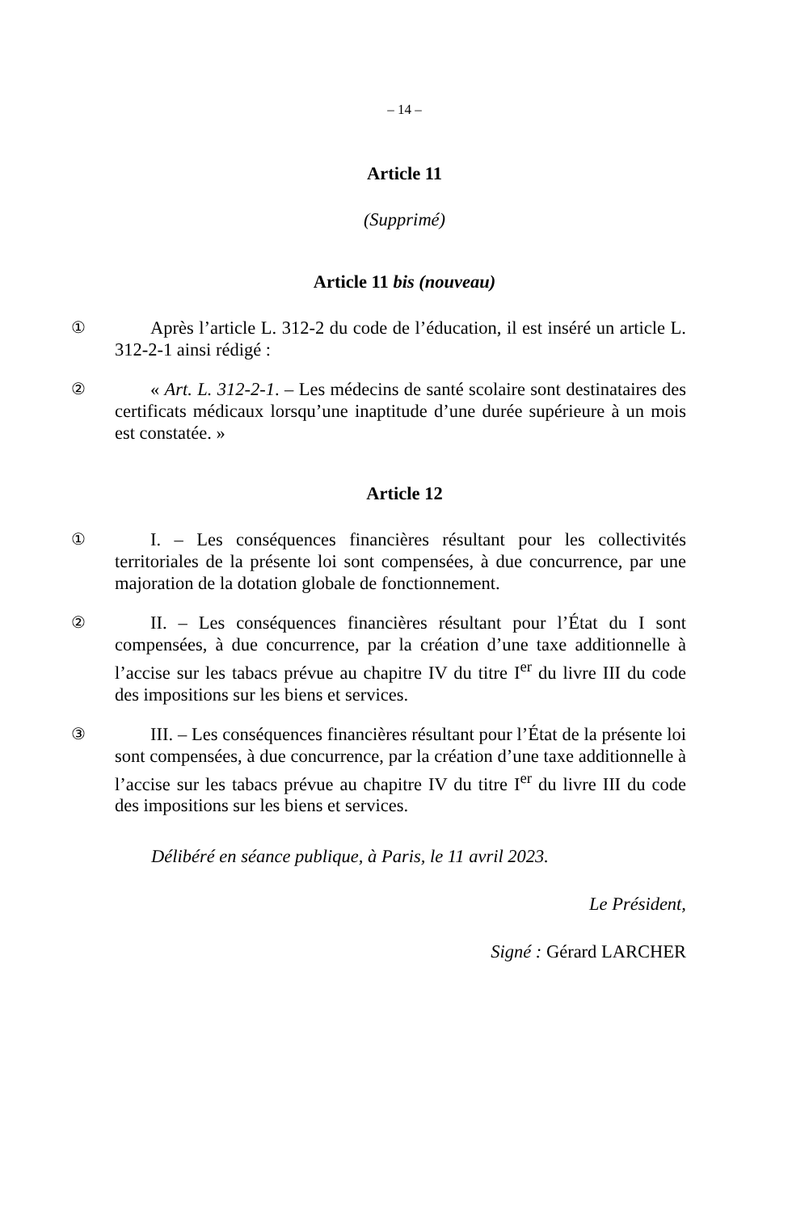– 14 –
Article 11
(Supprimé)
Article 11 bis (nouveau)
① Après l’article L. 312-2 du code de l’éducation, il est inséré un article L. 312-2-1 ainsi rédigé :
② « Art. L. 312-2-1. – Les médecins de santé scolaire sont destinataires des certificats médicaux lorsqu’une inaptitude d’une durée supérieure à un mois est constatée. »
Article 12
① I. – Les conséquences financières résultant pour les collectivités territoriales de la présente loi sont compensées, à due concurrence, par une majoration de la dotation globale de fonctionnement.
② II. – Les conséquences financières résultant pour l’État du I sont compensées, à due concurrence, par la création d’une taxe additionnelle à l’accise sur les tabacs prévue au chapitre IV du titre I<sup>er</sup> du livre III du code des impositions sur les biens et services.
③ III. – Les conséquences financières résultant pour l’État de la présente loi sont compensées, à due concurrence, par la création d’une taxe additionnelle à l’accise sur les tabacs prévue au chapitre IV du titre I<sup>er</sup> du livre III du code des impositions sur les biens et services.
Délibéré en séance publique, à Paris, le 11 avril 2023.
Le Président,
Signé : Gérard LARCHER